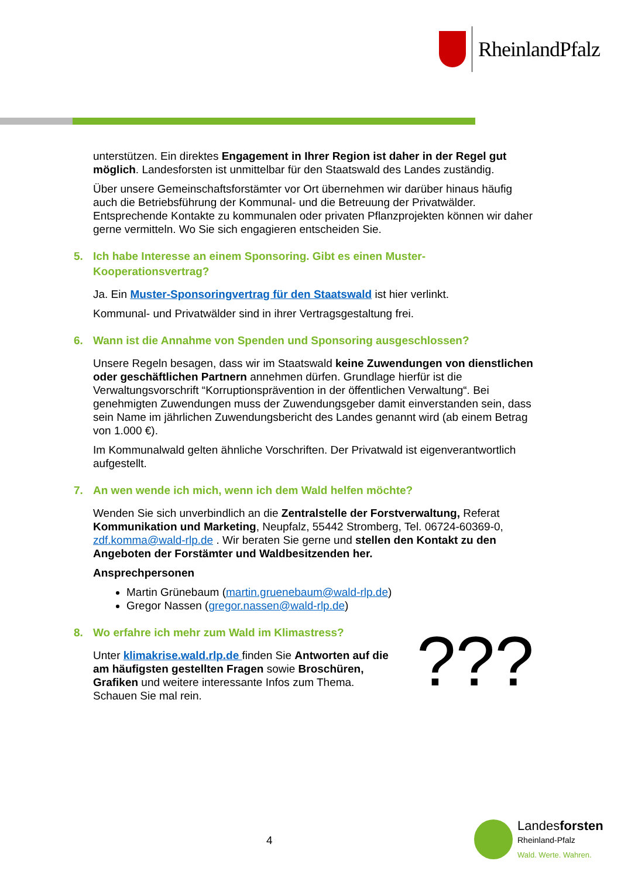RheinlandPfalz
unterstützen. Ein direktes Engagement in Ihrer Region ist daher in der Regel gut möglich. Landesforsten ist unmittelbar für den Staatswald des Landes zuständig.
Über unsere Gemeinschaftsforstämter vor Ort übernehmen wir darüber hinaus häufig auch die Betriebsführung der Kommunal- und die Betreuung der Privatwälder. Entsprechende Kontakte zu kommunalen oder privaten Pflanzprojekten können wir daher gerne vermitteln. Wo Sie sich engagieren entscheiden Sie.
5. Ich habe Interesse an einem Sponsoring. Gibt es einen Muster-Kooperationsvertrag?
Ja. Ein Muster-Sponsoringvertrag für den Staatswald ist hier verlinkt.
Kommunal- und Privatwälder sind in ihrer Vertragsgestaltung frei.
6. Wann ist die Annahme von Spenden und Sponsoring ausgeschlossen?
Unsere Regeln besagen, dass wir im Staatswald keine Zuwendungen von dienstlichen oder geschäftlichen Partnern annehmen dürfen. Grundlage hierfür ist die Verwaltungsvorschrift “Korruptionsprävention in der öffentlichen Verwaltung“. Bei genehmigten Zuwendungen muss der Zuwendungsgeber damit einverstanden sein, dass sein Name im jährlichen Zuwendungsbericht des Landes genannt wird (ab einem Betrag von 1.000 €).
Im Kommunalwald gelten ähnliche Vorschriften. Der Privatwald ist eigenverantwortlich aufgestellt.
7. An wen wende ich mich, wenn ich dem Wald helfen möchte?
Wenden Sie sich unverbindlich an die Zentralstelle der Forstverwaltung, Referat Kommunikation und Marketing, Neupfalz, 55442 Stromberg, Tel. 06724-60369-0, zdf.komma@wald-rlp.de . Wir beraten Sie gerne und stellen den Kontakt zu den Angeboten der Forstämter und Waldbesitzenden her.
Ansprechpersonen
Martin Grünebaum (martin.gruenebaum@wald-rlp.de)
Gregor Nassen (gregor.nassen@wald-rlp.de)
8. Wo erfahre ich mehr zum Wald im Klimastress?
Unter klimakrise.wald.rlp.de finden Sie Antworten auf die am häufigsten gestellten Fragen sowie Broschüren, Grafiken und weitere interessante Infos zum Thema. Schauen Sie mal rein.
???
4
Landesforsten
Rheinland-Pfalz
Wald. Werte. Wahren.